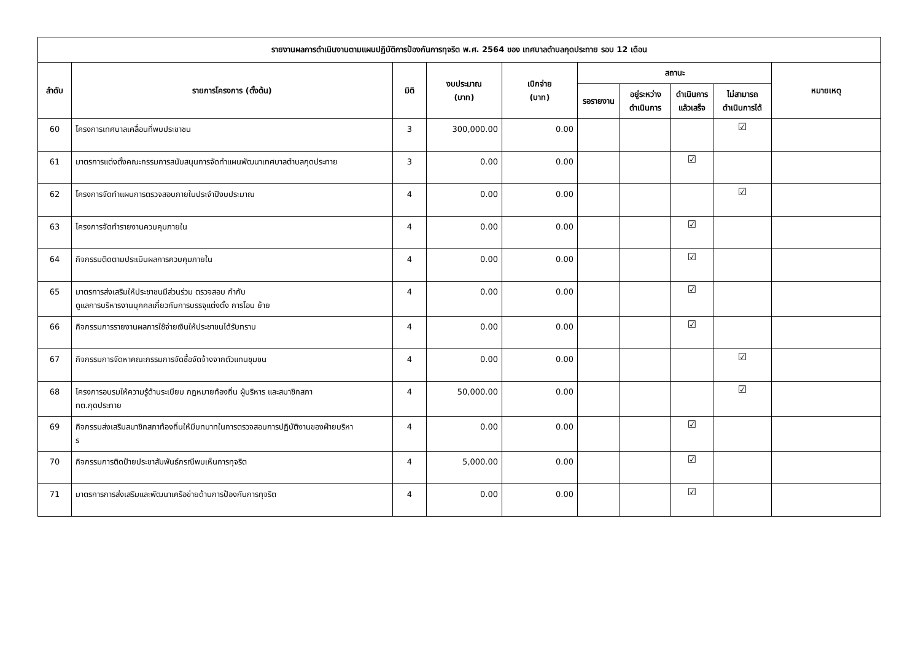| รายงานผลการดำเนินงานตามแผนปฏิบัติการป้องกันการทุจริต พ.ศ. 2564 ของ เทศบาลตำบลกุดประทาย รอบ 12 เดือน | | | | | | | | | |
| --- | --- | --- | --- | --- | --- | --- | --- | --- | --- |
| ลำดับ | รายการโครงการ (ตั้งต้น) | มิติ | งบประมาณ (บาท) | เบิกจ่าย (บาท) | สถานะ | | | | หมายเหตุ |
| | | | | | รอรายงาน | อยู่ระหว่าง ดำเนินการ | ดำเนินการ แล้วเสร็จ | ไม่สามารถ ดำเนินการได้ | |
| 60 | โครงการเทศบาลเคลื่อนที่พบประชาชน | 3 | 300,000.00 | 0.00 | | | | ☑ | |
| 61 | มาตรการแต่งตั้งคณะกรรมการสนับสนุนการจัดทำแผนพัฒนาเทศบาลตำบลกุดประทาย | 3 | 0.00 | 0.00 | | | ☑ | | |
| 62 | โครงการจัดทำแผนการตรวจสอบภายในประจำปีงบประมาณ | 4 | 0.00 | 0.00 | | | | ☑ | |
| 63 | โครงการจัดทำรายงานควบคุมภายใน | 4 | 0.00 | 0.00 | | | ☑ | | |
| 64 | กิจกรรมติดตามประเมินผลการควบคุมภายใน | 4 | 0.00 | 0.00 | | | ☑ | | |
| 65 | มาตรการส่งเสริมให้ประชาชนมีส่วนร่วม ตรวจสอบ กำกับ ดูแลการบริหารงานบุคคลเกี่ยวกับการบรรจุแต่งตั้ง การโอน ย้าย | 4 | 0.00 | 0.00 | | | ☑ | | |
| 66 | กิจกรรมการรายงานผลการใช้จ่ายเงินให้ประชาชนได้รับทราบ | 4 | 0.00 | 0.00 | | | ☑ | | |
| 67 | กิจกรรมการจัดหาคณะกรรมการจัดซื้อจัดจ้างจากตัวแทนชุมชน | 4 | 0.00 | 0.00 | | | | ☑ | |
| 68 | โครงการอบรมให้ความรู้ด้านระเบียบ กฎหมายท้องถิ่น ผู้บริหาร และสมาชิกสภา ทต.กุดประทาย | 4 | 50,000.00 | 0.00 | | | | ☑ | |
| 69 | กิจกรรมส่งเสริมสมาชิกสภาท้องถิ่นให้มีบทบาทในการตรวจสอบการปฏิบัติงานของฝ่ายบริหา ร | 4 | 0.00 | 0.00 | | | ☑ | | |
| 70 | กิจกรรมการติดป้ายประชาสัมพันธ์กรณีพบเห็นการทุจริต | 4 | 5,000.00 | 0.00 | | | ☑ | | |
| 71 | มาตรการการส่งเสริมและพัฒนาเครือข่ายด้านการป้องกันการทุจริต | 4 | 0.00 | 0.00 | | | ☑ | | |